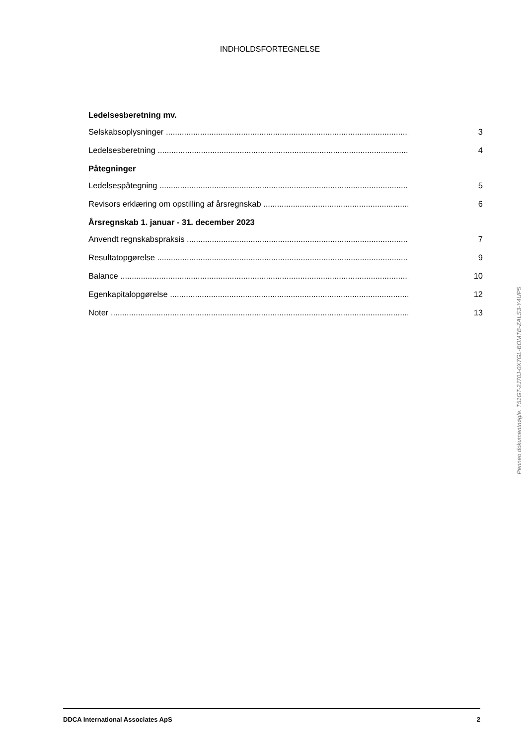INDHOLDSFORTEGNELSE
Ledelsesberetning mv.
Selskabsoplysninger 3
Ledelsesberetning 4
Påtegninger
Ledelsespåtegning 5
Revisors erklæring om opstilling af årsregnskab 6
Årsregnskab 1. januar - 31. december 2023
Anvendt regnskabspraksis 7
Resultatopgørelse 9
Balance 10
Egenkapitalopgørelse 12
Noter 13
Penneo dokumentnøgle: T51GT-2J70J-0X7GL-BOMTB-ZALS3-Y4UP5
DDCA International Associates ApS 2